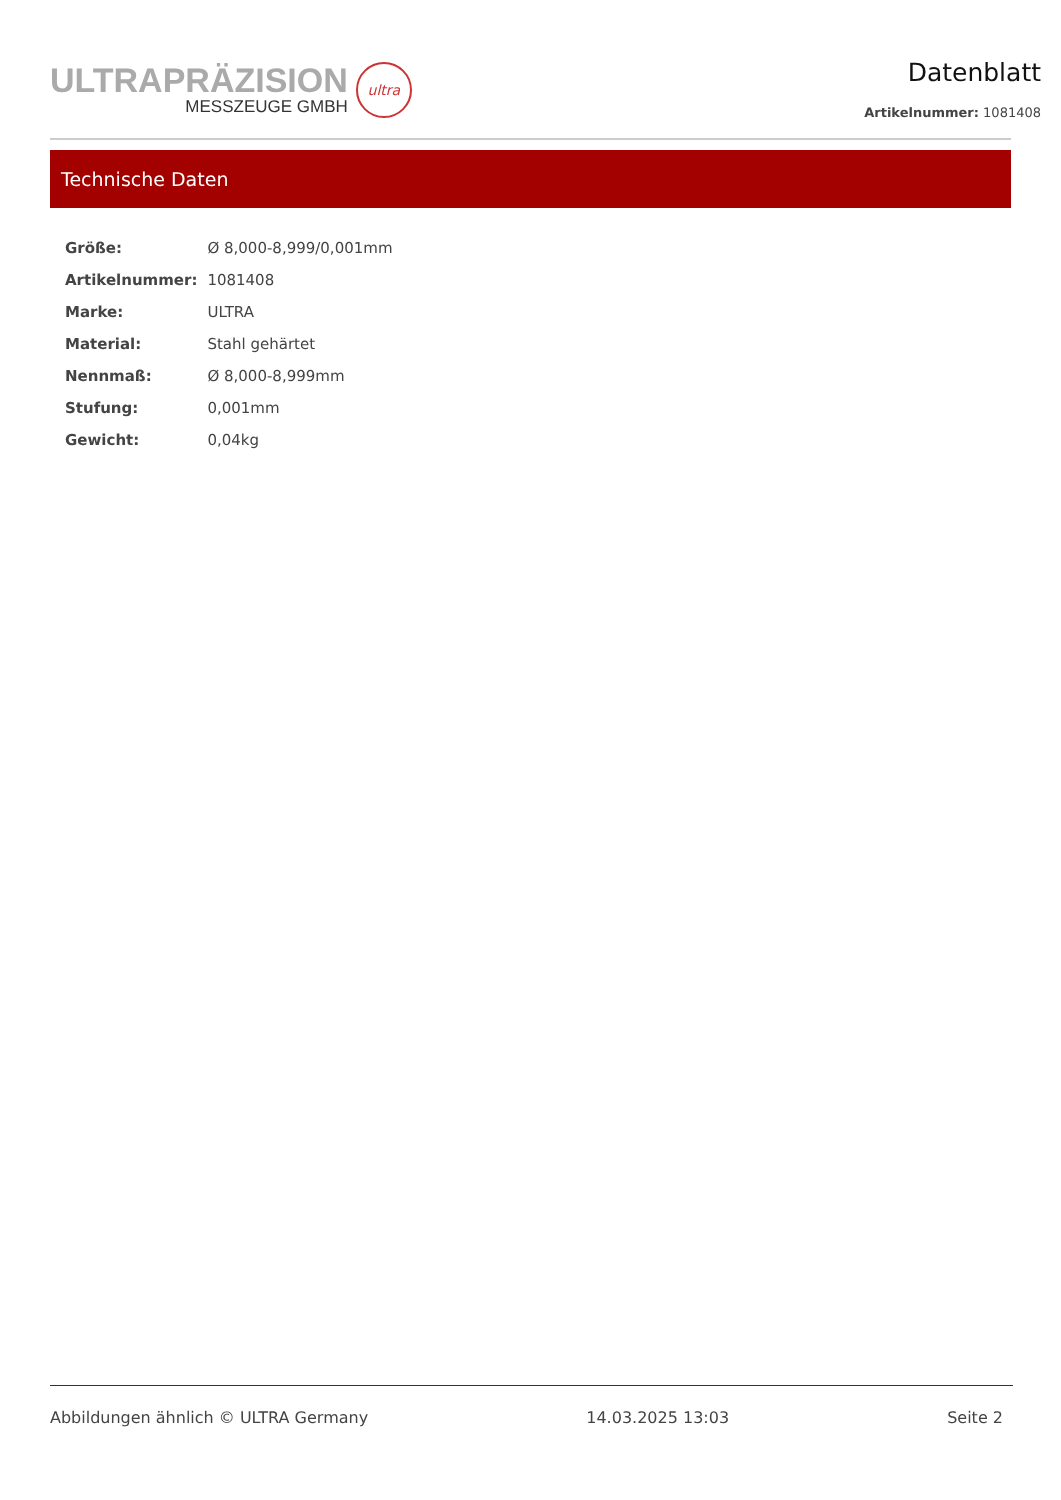ULTRAPRÄZISION
MESSZEUGE GMBH
ultra
Datenblatt
Artikelnummer: 1081408
Technische Daten
| Größe: | Ø 8,000-8,999/0,001mm |
| Artikelnummer: | 1081408 |
| Marke: | ULTRA |
| Material: | Stahl gehärtet |
| Nennmaß: | Ø 8,000-8,999mm |
| Stufung: | 0,001mm |
| Gewicht: | 0,04kg |
Abbildungen ähnlich © ULTRA Germany 14.03.2025 13:03 Seite 2